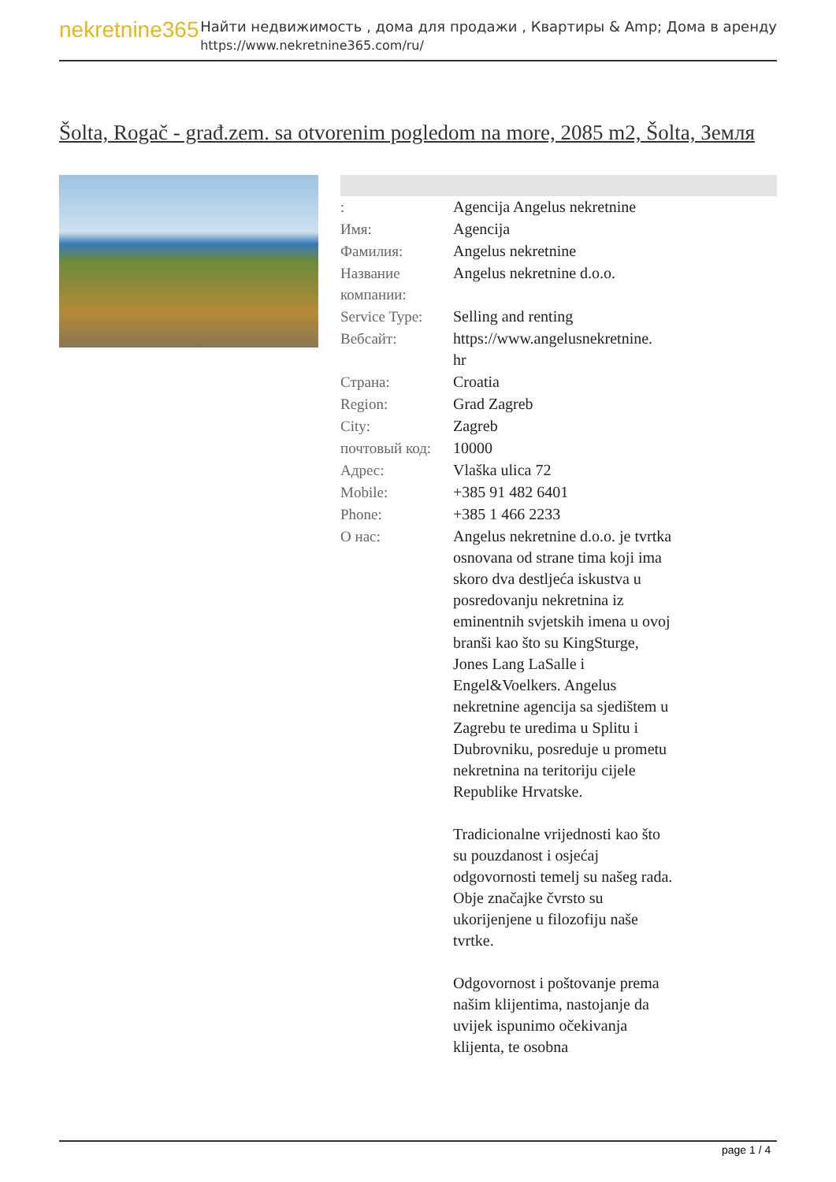nekretnine365
Найти недвижимость , дома для продажи , Квартиры & Amp; Дома в аренду
https://www.nekretnine365.com/ru/
Šolta, Rogač - građ.zem. sa otvorenim pogledom na more, 2085 m2, Šolta, Земля
| : | Agencija Angelus nekretnine |
| Имя: | Agencija |
| Фамилия: | Angelus nekretnine |
| Название компании: | Angelus nekretnine d.o.o. |
| Service Type: | Selling and renting |
| Вебсайт: | https://www.angelusnekretnine. hr |
| Страна: | Croatia |
| Region: | Grad Zagreb |
| City: | Zagreb |
| почтовый код: | 10000 |
| Адрес: | Vlaška ulica 72 |
| Mobile: | +385 91 482 6401 |
| Phone: | +385 1 466 2233 |
| О нас: | Angelus nekretnine d.o.o. je tvrtka osnovana od strane tima koji ima skoro dva destljeća iskustva u posredovanju nekretnina iz eminentnih svjetskih imena u ovoj branši kao što su KingSturge, Jones Lang LaSalle i Engel&Voelkers. Angelus nekretnine agencija sa sjedištem u Zagrebu te uredima u Splitu i Dubrovniku, posreduje u prometu nekretnina na teritoriju cijele Republike Hrvatske. Tradicionalne vrijednosti kao što su pouzdanost i osjećaj odgovornosti temelj su našeg rada. Obje značajke čvrsto su ukorijenjene u filozofiju naše tvrtke. Odgovornost i poštovanje prema našim klijentima, nastojanje da uvijek ispunimo očekivanja klijenta, te osobna |
page 1 / 4